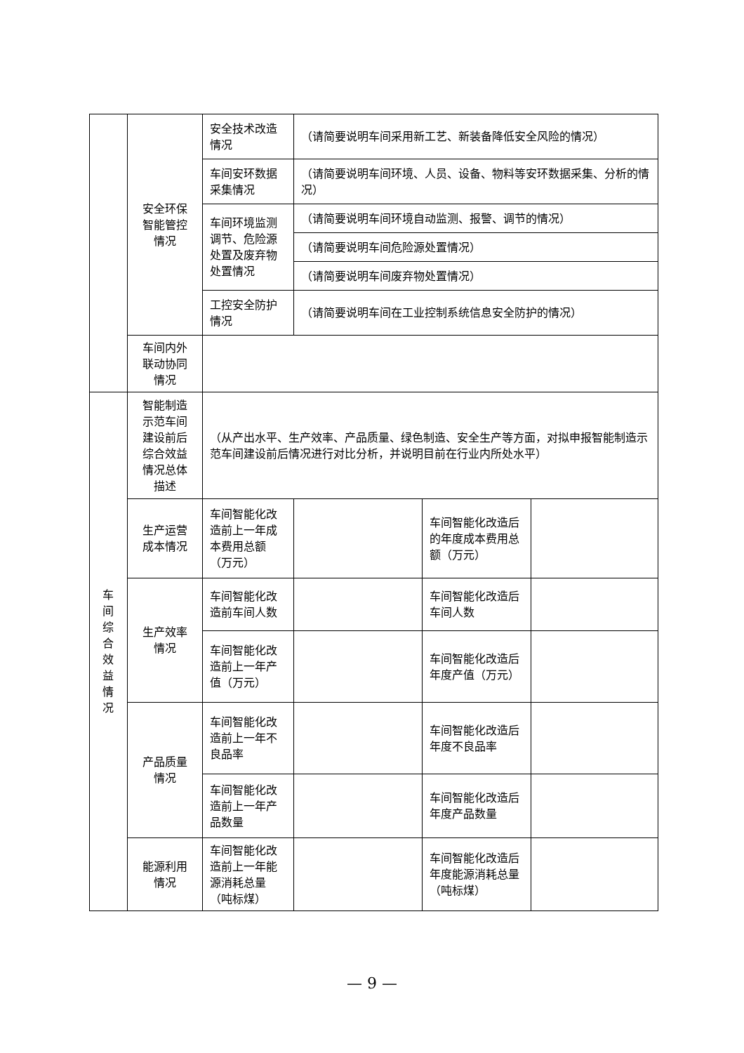| | 安全环保 智能管控 情况 | 安全技术改造情况 | （请简要说明车间采用新工艺、新装备降低安全风险的情况） | | |
| | | 车间安环数据采集情况 | （请简要说明车间环境、人员、设备、物料等安环数据采集、分析的情况） | | |
| | | 车间环境监测调节、危险源处置及废弃物处置情况 | （请简要说明车间环境自动监测、报警、调节的情况） | | |
| | | | （请简要说明车间危险源处置情况） | | |
| | | | （请简要说明车间废弃物处置情况） | | |
| | | 工控安全防护情况 | （请简要说明车间在工业控制系统信息安全防护的情况） | | |
| | 车间内外 联动协同 情况 | | | | |
| 车 间 综 合 效 益 情 况 | 智能制造 示范车间 建设前后 综合效益 情况总体 描述 | （从产出水平、生产效率、产品质量、绿色制造、安全生产等方面，对拟申报智能制造示范车间建设前后情况进行对比分析，并说明目前在行业内所处水平） | | | |
| | 生产运营 成本情况 | 车间智能化改造前上一年成本费用总额（万元） | | 车间智能化改造后的年度成本费用总额（万元） | |
| | 生产效率 情况 | 车间智能化改造前车间人数 | | 车间智能化改造后车间人数 | |
| | | 车间智能化改造前上一年产值（万元） | | 车间智能化改造后年度产值（万元） | |
| | 产品质量 情况 | 车间智能化改造前上一年不良品率 | | 车间智能化改造后年度不良品率 | |
| | | 车间智能化改造前上一年产品数量 | | 车间智能化改造后年度产品数量 | |
| | 能源利用 情况 | 车间智能化改造前上一年能源消耗总量（吨标煤） | | 车间智能化改造后年度能源消耗总量（吨标煤） | |
— 9 —